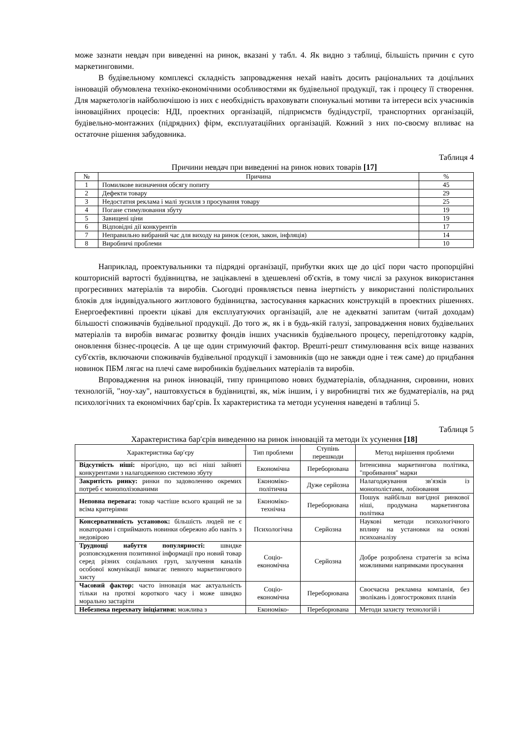може зазнати невдач при виведенні на ринок, вказані у табл. 4. Як видно з таблиці, більшість причин є суто маркетинговими.
В будівельному комплексі складність запровадження нехай навіть досить раціональних та доцільних інновацій обумовлена техніко-економічними особливостями як будівельної продукції, так і процесу її створення. Для маркетологів найболючішою із них є необхідність враховувати спонукальні мотиви та інтереси всіх учасників інноваційних процесів: НДІ, проектних організацій, підприємств будіндустрії, транспортних організацій, будівельно-монтажних (підрядних) фірм, експлуатаційних організацій. Кожний з них по-своєму впливає на остаточне рішення забудовника.
Таблиця 4
Причини невдач при виведенні на ринок нових товарів [17]
| № | Причина | % |
| --- | --- | --- |
| 1 | Помилкове визначення обсягу попиту | 45 |
| 2 | Дефекти товару | 29 |
| 3 | Недостатня реклама і малі зусилля з просування товару | 25 |
| 4 | Погане стимулювання збуту | 19 |
| 5 | Завищені ціни | 19 |
| 6 | Відповідні дії конкурентів | 17 |
| 7 | Неправильно вибраний час для виходу на ринок (сезон, закон, інфляція) | 14 |
| 8 | Виробничі проблеми | 10 |
Наприклад, проектувальники та підрядні організації, прибутки яких ще до цієї пори часто пропорційні кошторисній вартості будівництва, не зацікавлені в здешевлені об′єктів, в тому числі за рахунок використання прогресивних матеріалів та виробів. Сьогодні проявляється певна інертність у використанні полістирольних блоків для індивідуального житлового будівництва, застосування каркасних конструкцій в проектних рішеннях. Енергоефективні проекти цікаві для експлуатуючих організацій, але не адекватні запитам (читай доходам) більшості споживачів будівельної продукції. До того ж, як і в будь-якій галузі, запровадження нових будівельних матеріалів та виробів вимагає розвитку фондів інших учасників будівельного процесу, перепідготовку кадрів, оновлення бізнес-процесів. А це ще один стримуючий фактор. Врешті-решт стимулювання всіх вище названих суб′єктів, включаючи споживачів будівельної продукції і замовників (що не завжди одне і теж саме) до придбання новинок ПБМ лягає на плечі саме виробників будівельних матеріалів та виробів.
Впровадження на ринок інновацій, типу принципово нових будматеріалів, обладнання, сировини, нових технологій, "ноу-хау", наштовхується в будівництві, як, між іншим, і у виробництві тих же будматеріалів, на ряд психологічних та економічних бар′єрів. Їх характеристика та методи усунення наведені в таблиці 5.
Таблиця 5
Характеристика бар′єрів виведенню на ринок інновацій та методи їх усунення [18]
| Характеристика бар′єру | Тип проблеми | Ступінь перешкоди | Метод вирішення проблеми |
| --- | --- | --- | --- |
| Відсутність ніші: вірогідно, що всі ніші зайняті конкурентами з налагодженою системою збуту | Економічна | Переборювана | Інтенсивна маркетингова політика, "пробивання" марки |
| Закритість ринку: ринки по задоволенню окремих потреб є монополізованими | Економіко-політична | Дуже серйозна | Налагоджування зв′язків із монополістами, лобіювання |
| Неповна перевага: товар частіше всього кращий не за всіма критеріями | Економіко-технічна | Переборювана | Пошук найбільш вигідної ринкової ніші, продумана маркетингова політика |
| Консервативність установок: більшість людей не є новаторами і сприймають новинки обережно або навіть з недовірою | Психологічна | Серйозна | Наукові методи психологічного впливу на установки на основі психоаналізу |
| Труднощі набуття популярності: швидке розповсюдження позитивної інформації про новий товар серед різних соціальних груп, залучення каналів особової комунікації вимагає певного маркетингового хисту | Соціо-економічна | Серйозна | Добре розроблена стратегія за всіма можливими напрямками просування |
| Часовий фактор: часто інновація має актуальність тільки на протязі короткого часу і може швидко морально застаріти | Соціо-економічна | Переборювана | Своєчасна рекламна компанія, без зволікань і довгострокових планів |
| Небезпека перехвату ініціативи: можлива з | Економіко- | Переборювана | Методи захисту технологій і |